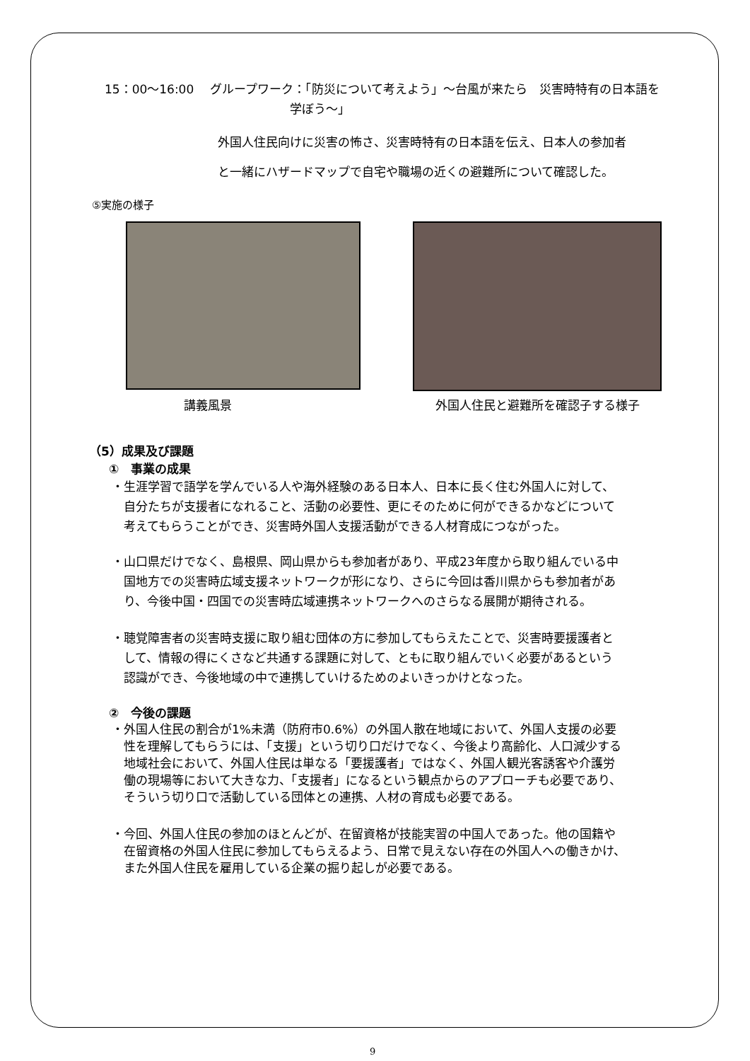15：00～16:00　 グループワーク：「防災について考えよう」～台風が来たら　災害時特有の日本語を
学ぼう～」
外国人住民向けに災害の怖さ、災害時特有の日本語を伝え、日本人の参加者
と一緒にハザードマップで自宅や職場の近くの避難所について確認した。
⑤実施の様子
講義風景 外国人住民と避難所を確認子する様子
（5）成果及び課題
①　事業の成果
・生涯学習で語学を学んでいる人や海外経験のある日本人、日本に長く住む外国人に対して、
　自分たちが支援者になれること、活動の必要性、更にそのために何ができるかなどについて
　考えてもらうことができ、災害時外国人支援活動ができる人材育成につながった。
・山口県だけでなく、島根県、岡山県からも参加者があり、平成23年度から取り組んでいる中
　国地方での災害時広域支援ネットワークが形になり、さらに今回は香川県からも参加者があ
　り、今後中国・四国での災害時広域連携ネットワークへのさらなる展開が期待される。
・聴覚障害者の災害時支援に取り組む団体の方に参加してもらえたことで、災害時要援護者と
　して、情報の得にくさなど共通する課題に対して、ともに取り組んでいく必要があるという
　認識ができ、今後地域の中で連携していけるためのよいきっかけとなった。
②　今後の課題
・外国人住民の割合が1%未満（防府市0.6%）の外国人散在地域において、外国人支援の必要
　性を理解してもらうには、「支援」という切り口だけでなく、今後より高齢化、人口減少する
　地域社会において、外国人住民は単なる「要援護者」ではなく、外国人観光客誘客や介護労
　働の現場等において大きな力、「支援者」になるという観点からのアプローチも必要であり、
　そういう切り口で活動している団体との連携、人材の育成も必要である。
・今回、外国人住民の参加のほとんどが、在留資格が技能実習の中国人であった。他の国籍や
　在留資格の外国人住民に参加してもらえるよう、日常で見えない存在の外国人への働きかけ、
　また外国人住民を雇用している企業の掘り起しが必要である。
9